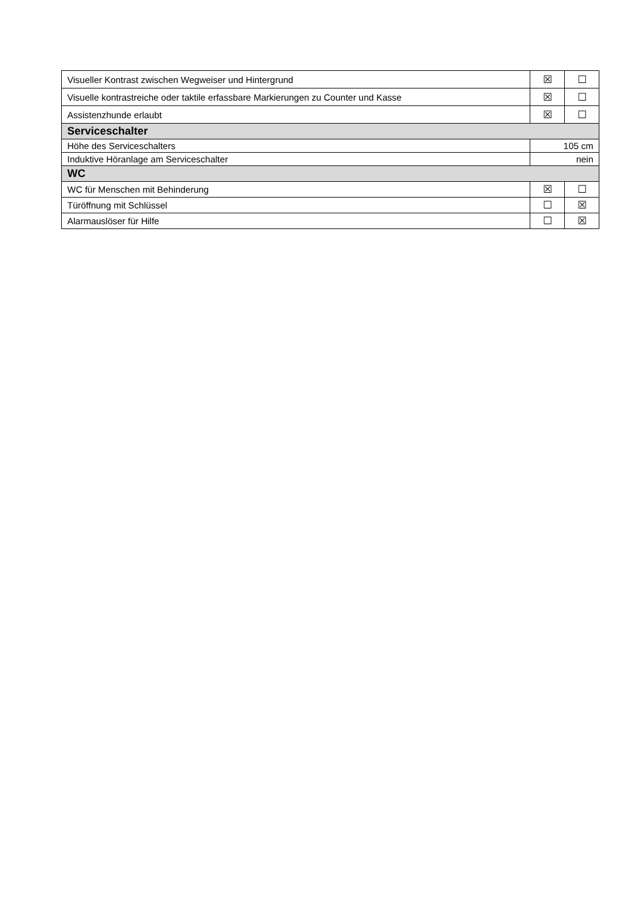| Visueller Kontrast zwischen Wegweiser und Hintergrund | ☒ | ☐ |
| Visuelle kontrastreiche oder taktile erfassbare Markierungen zu Counter und Kasse | ☒ | ☐ |
| Assistenzhunde erlaubt | ☒ | ☐ |
| Serviceschalter | | |
| Höhe des Serviceschalters | 105 cm | |
| Induktive Höranlage am Serviceschalter | nein | |
| WC | | |
| WC für Menschen mit Behinderung | ☒ | ☐ |
| Türöffnung mit Schlüssel | ☐ | ☒ |
| Alarmauslöser für Hilfe | ☐ | ☒ |